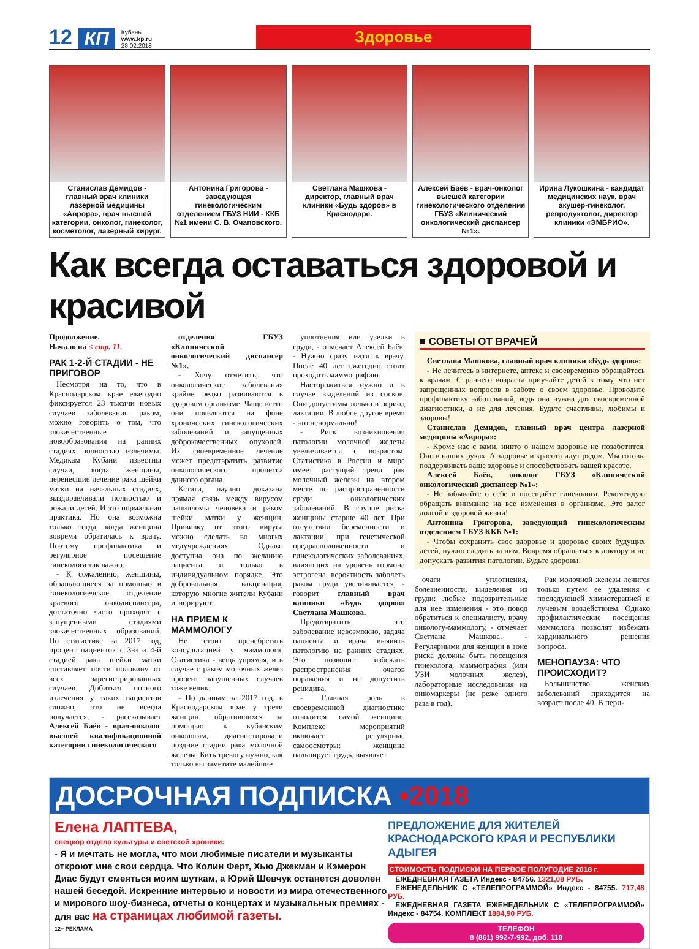12 КП Кубань
www.kp.ru
28.02.2018 Здоровье
Станислав Демидов - главный врач клиники лазерной медицины «Аврора», врач высшей категории, онколог, гинеколог, косметолог, лазерный хирург.
Антонина Григорова - заведующая гинекологическим отделением ГБУЗ НИИ - ККБ №1 имени С. В. Очаповского.
Светлана Машкова - директор, главный врач клиники «Будь здоров» в Краснодаре.
Алексей Баёв - врач-онколог высшей категории гинекологического отделения ГБУЗ «Клинический онкологический диспансер №1».
Ирина Лукошкина - кандидат медицинских наук, врач акушер-гинеколог, репродуктолог, директор клиники «ЭМБРИО».
Как всегда оставаться здоровой и красивой
Продолжение.
Начало на < стр. 11.
РАК 1-2-Й СТАДИИ - НЕ ПРИГОВОР
Несмотря на то, что в Краснодарском крае ежегодно фиксируется 23 тысячи новых случаев заболевания раком, можно говорить о том, что злокачественные новообразования на ранних стадиях полностью излечимы. Медикам Кубани известны случаи, когда женщины, перенесшие лечение рака шейки матки на начальных стадиях, выздоравливали полностью и рожали детей. И это нормальная практика. Но она возможна только тогда, когда женщина вовремя обратилась к врачу. Поэтому профилактика и регулярное посещение гинеколога так важно.
- К сожалению, женщины, обращающиеся за помощью в гинекологиечское отделение краевого онкодиспансера, достаточно часто приходят с запущенными стадиями злокачественных образований. По статистике за 2017 год, процент пациенток с 3-й и 4-й стадией рака шейки матки составляет почти половину от всех зарегистрированных случаев. Добиться полного излечения у таких пациентов сложно, это не всегда получается, - рассказывает Алексей Баёв - врач-онколог высшей квалификационной категории гинекологического
отделения ГБУЗ «Клинический онкологический диспансер №1».
- Хочу отметить, что онкологические заболевания крайне редко развиваются в здоровом организме. Чаще всего они появляются на фоне хронических гинекологических заболеваний и запущенных доброкачественных опухолей. Их своевременное лечение может предотвратить развитие онкологического процесса данного органа.
Кстати, научно доказана прямая связь между вирусом папилломы человека и раком шейки матки у женщин. Прививку от этого вируса можно сделать во многих медучреждениях. Однако доступна она по желанию пациента и только в индивидуальном порядке. Это добровольная вакцинация, которую многие жители Кубани игнорируют.
НА ПРИЕМ К МАММОЛОГУ
Не стоит пренебрегать консультацией у маммолога. Статистика - вещь упрямая, и в случае с раком молочных желез процент запущенных случаев тоже велик.
- По данным за 2017 год, в Краснодарском крае у трети женщин, обратившихся за помощью к кубанским онкологам, диагностировали поздние стадии рака молочной железы. Бить тревогу нужно, как только вы заметите малейшие
уплотнения или узелки в груди, - отмечает Алексей Баёв. - Нужно сразу идти к врачу. После 40 лет ежегодно стоит проходить маммографию.
Насторожиться нужно и в случае выделений из сосков. Они допустимы только в период лактации. В любое другое время - это ненормально!
- Риск возникновения патологии молочной железы увеличивается с возрастом. Статистика в России и мире имеет растущий тренд: рак молочный железы на втором месте по распространенности среди онкологических заболеваний. В группе риска женщины старше 40 лет. При отсутствии беременности и лактации, при генетической предрасположенности и гинекологических заболеваниях, влияющих на уровень гормона эстрогена, вероятность заболеть раком груди увеличивается, - говорит главный врач клиники «Будь здоров» Светлана Машкова.
Предотвратить это заболевание невозможно, задача пациента и врача выявить патологию на ранних стадиях. Это позволит избежать распространения очагов поражения и не допустить рецидива.
- Главная роль в своевременной диагностике отводится самой женщине. Комплекс мероприятий включает регулярные самоосмотры: женщина пальпирует грудь, выявляет
■ СОВЕТЫ ОТ ВРАЧЕЙ
Светлана Машкова, главный врач клиники «Будь здоров»:
- Не лечитесь в интернете, аптеке и своевременно обращайтесь к врачам. С раннего возраста приучайте детей к тому, что нет запрещенных вопросов в заботе о своем здоровье. Проводите профилактику заболеваний, ведь она нужна для своевременной диагностики, а не для лечения. Будьте счастливы, любимы и здоровы!
Станислав Демидов, главный врач центра лазерной медицины «Аврора»:
- Кроме нас с вами, никто о нашем здоровье не позаботится. Оно в наших руках. А здоровье и красота идут рядом. Мы готовы поддерживать ваше здоровье и способствовать вашей красоте.
Алексей Баёв, онколог ГБУЗ «Клинический онкологический диспансер №1»:
- Не забывайте о себе и посещайте гинеколога. Рекомендую обращать внимание на все изменения в организме. Это залог долгой и здоровой жизни!
Антонина Григорова, заведующий гинекологическим отделением ГБУЗ ККБ №1:
- Чтобы сохранить свое здоровье и здоровье своих будущих детей, нужно следить за ним. Вовремя обращаться к доктору и не допускать развития патологии. Будьте здоровы!
очаги уплотнения, болезненности, выделения из груди: любые подозрительные для нее изменения - это повод обратиться к специалисту, врачу онкологу-маммологу, - отмечает Светлана Машкова. - Регулярными для женщин в зоне риска должны быть посещения гинеколога, маммография (или УЗИ молочных желез), лабораторные исследования на онкомаркеры (не реже одного раза в год).
Рак молочной железы лечится только путем ее удаления с последующей химиотерапией и лучевым воздействием. Однако профилактические посещения маммолога позволят избежать кардинального решения вопроса.
МЕНОПАУЗА: ЧТО ПРОИСХОДИТ?
Большинство женских заболеваний приходится на возраст после 40. В пери-
ДОСРОЧНАЯ ПОДПИСКА •2018
Елена ЛАПТЕВА,
спецкор отдела культуры и светской хроники:
- Я и мечтать не могла, что мои любимые писатели и музыканты откроют мне свои сердца. Что Колин Ферт, Хью Джекман и Кэмерон Диас будут смеяться моим шуткам, а Юрий Шевчук останется доволен нашей беседой. Искренние интервью и новости из мира отечественного и мирового шоу-бизнеса, отчеты о концертах и музыкальных премиях - для вас на страницах любимой газеты.
12+ РЕКЛАМА
ПРЕДЛОЖЕНИЕ ДЛЯ ЖИТЕЛЕЙ КРАСНОДАРСКОГО КРАЯ И РЕСПУБЛИКИ АДЫГЕЯ
СТОИМОСТЬ ПОДПИСКИ НА ПЕРВОЕ ПОЛУГОДИЕ 2018 г.
ЕЖЕДНЕВНАЯ ГАЗЕТА Индекс - 84756. 1321,08 РУБ.
ЕЖЕНЕДЕЛЬНИК С «ТЕЛЕПРОГРАММОЙ» Индекс - 84755. 717,48 РУБ.
ЕЖЕДНЕВНАЯ ГАЗЕТА ЕЖЕНЕДЕЛЬНИК С «ТЕЛЕПРОГРАММОЙ» Индекс - 84754. КОМПЛЕКТ 1884,90 РУБ.
ТЕЛЕФОН
8 (861) 992-7-992, доб. 118